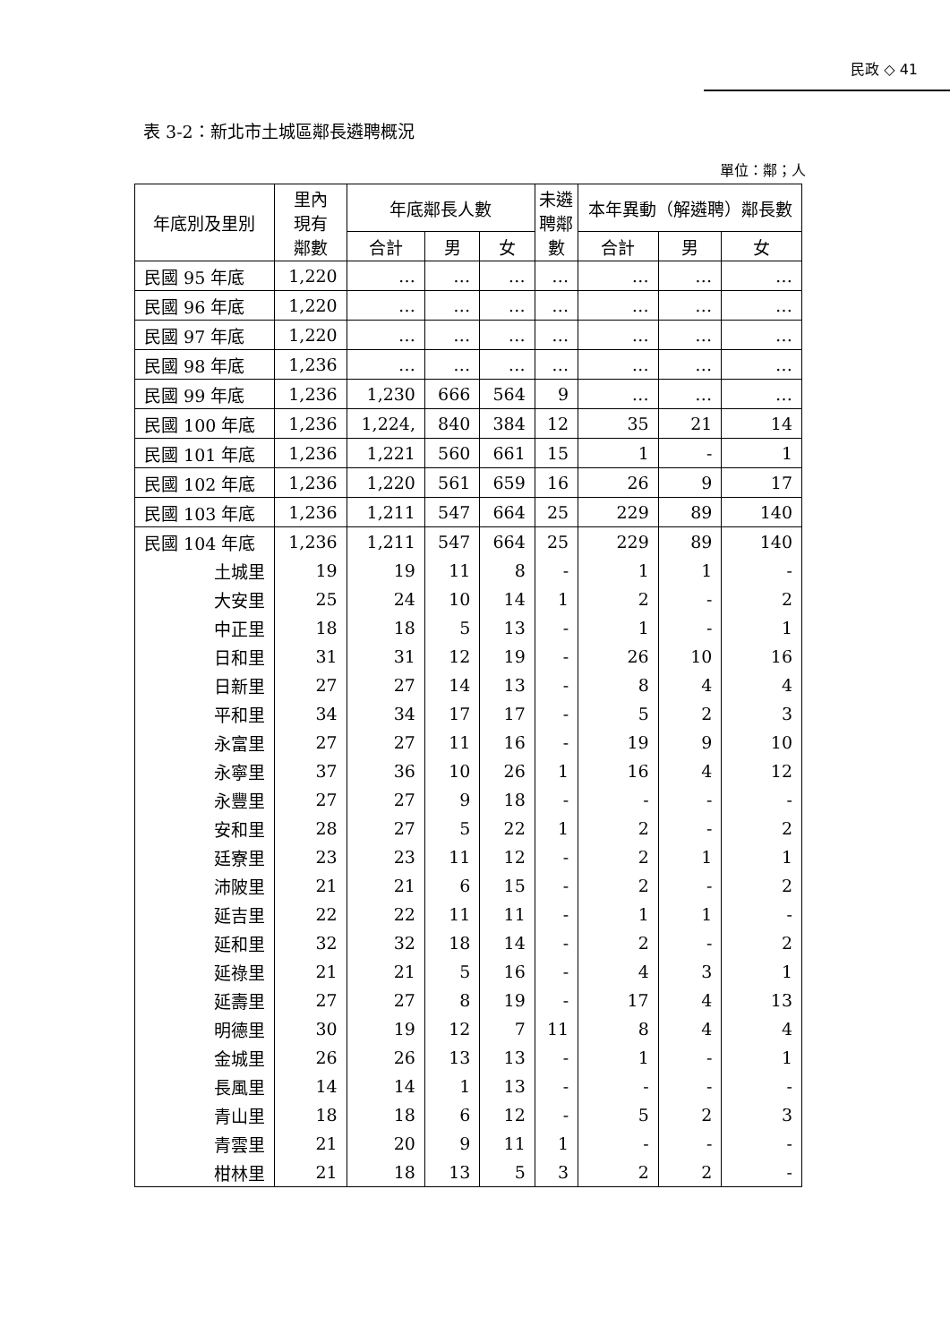民政 ◇ 41
表 3-2：新北市土城區鄰長遴聘概況
單位：鄰；人
| 年底別及里別 | 里內 現有 鄰數 | 年底鄰長人數 | | | 未遴 聘鄰 數 | 本年異動（解遴聘）鄰長數 | | |
| --- | --- | --- | --- | --- | --- | --- | --- | --- |
| | | 合計 | 男 | 女 | | 合計 | 男 | 女 |
| 民國 95 年底 | 1,220 | … | … | … | … | … | … | … |
| 民國 96 年底 | 1,220 | … | … | … | … | … | … | … |
| 民國 97 年底 | 1,220 | … | … | … | … | … | … | … |
| 民國 98 年底 | 1,236 | … | … | … | … | … | … | … |
| 民國 99 年底 | 1,236 | 1,230 | 666 | 564 | 9 | … | … | … |
| 民國 100 年底 | 1,236 | 1,224, | 840 | 384 | 12 | 35 | 21 | 14 |
| 民國 101 年底 | 1,236 | 1,221 | 560 | 661 | 15 | 1 | - | 1 |
| 民國 102 年底 | 1,236 | 1,220 | 561 | 659 | 16 | 26 | 9 | 17 |
| 民國 103 年底 | 1,236 | 1,211 | 547 | 664 | 25 | 229 | 89 | 140 |
| 民國 104 年底 | 1,236 | 1,211 | 547 | 664 | 25 | 229 | 89 | 140 |
| 土城里 | 19 | 19 | 11 | 8 | - | 1 | 1 | - |
| 大安里 | 25 | 24 | 10 | 14 | 1 | 2 | - | 2 |
| 中正里 | 18 | 18 | 5 | 13 | - | 1 | - | 1 |
| 日和里 | 31 | 31 | 12 | 19 | - | 26 | 10 | 16 |
| 日新里 | 27 | 27 | 14 | 13 | - | 8 | 4 | 4 |
| 平和里 | 34 | 34 | 17 | 17 | - | 5 | 2 | 3 |
| 永富里 | 27 | 27 | 11 | 16 | - | 19 | 9 | 10 |
| 永寧里 | 37 | 36 | 10 | 26 | 1 | 16 | 4 | 12 |
| 永豐里 | 27 | 27 | 9 | 18 | - | - | - | - |
| 安和里 | 28 | 27 | 5 | 22 | 1 | 2 | - | 2 |
| 廷寮里 | 23 | 23 | 11 | 12 | - | 2 | 1 | 1 |
| 沛陂里 | 21 | 21 | 6 | 15 | - | 2 | - | 2 |
| 延吉里 | 22 | 22 | 11 | 11 | - | 1 | 1 | - |
| 延和里 | 32 | 32 | 18 | 14 | - | 2 | - | 2 |
| 延祿里 | 21 | 21 | 5 | 16 | - | 4 | 3 | 1 |
| 延壽里 | 27 | 27 | 8 | 19 | - | 17 | 4 | 13 |
| 明德里 | 30 | 19 | 12 | 7 | 11 | 8 | 4 | 4 |
| 金城里 | 26 | 26 | 13 | 13 | - | 1 | - | 1 |
| 長風里 | 14 | 14 | 1 | 13 | - | - | - | - |
| 青山里 | 18 | 18 | 6 | 12 | - | 5 | 2 | 3 |
| 青雲里 | 21 | 20 | 9 | 11 | 1 | - | - | - |
| 柑林里 | 21 | 18 | 13 | 5 | 3 | 2 | 2 | - |